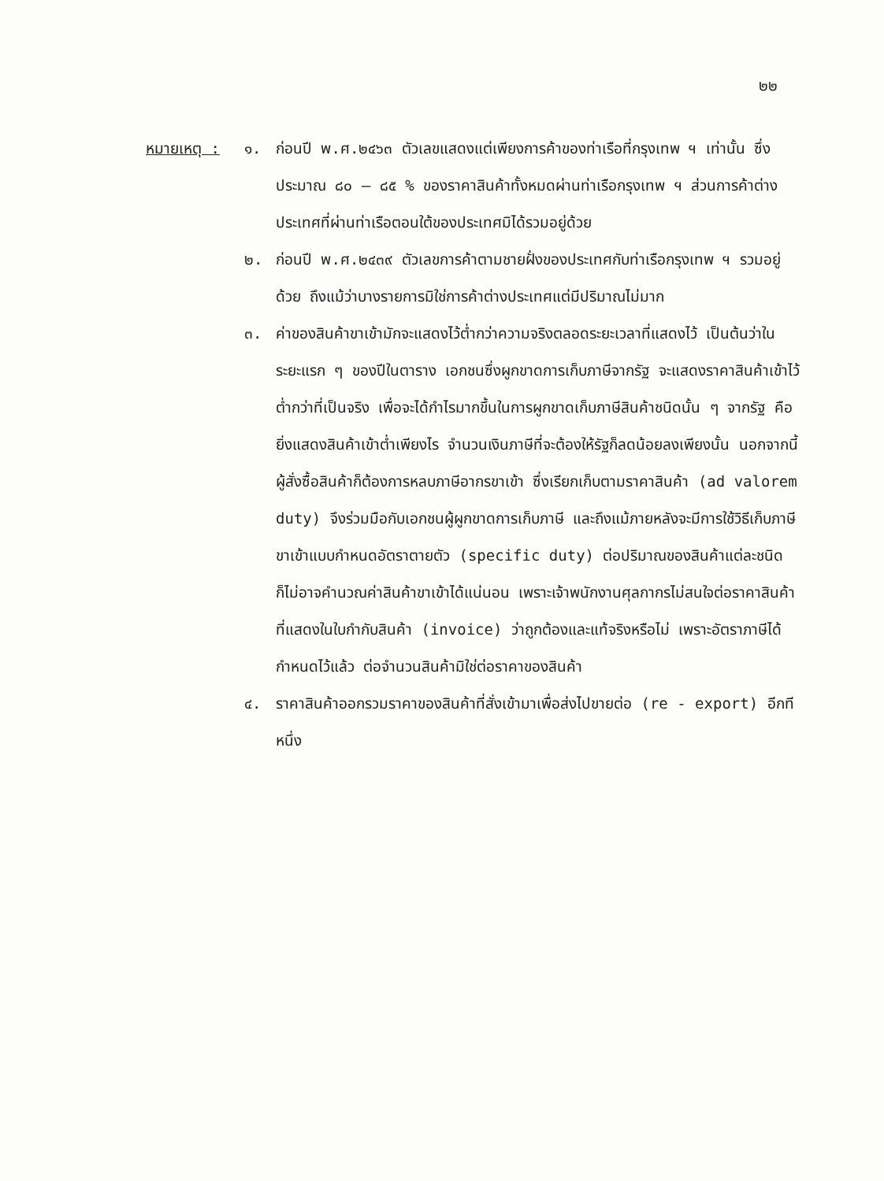๒๒
หมายเหตุ : ๑. ก่อนปี พ.ศ.๒๔๖๓ ตัวเลขแสดงแต่เพียงการค้าของท่าเรือที่กรุงเทพ ฯ เท่านั้น ซึ่งประมาณ ๘๐ – ๘๕ % ของราคาสินค้าทั้งหมดผ่านท่าเรือกรุงเทพ ฯ ส่วนการค้าต่างประเทศที่ผ่านท่าเรือตอนใต้ของประเทศมิได้รวมอยู่ด้วย
๒. ก่อนปี พ.ศ.๒๔๓๙ ตัวเลขการค้าตามชายฝั่งของประเทศกับท่าเรือกรุงเทพ ฯ รวมอยู่ด้วย ถึงแม้ว่าบางรายการมิใช่การค้าต่างประเทศแต่มีปริมาณไม่มาก
๓. ค่าของสินค้าขาเข้ามักจะแสดงไว้ต่ำกว่าความจริงตลอดระยะเวลาที่แสดงไว้ เป็นต้นว่าในระยะแรก ๆ ของปีในตาราง เอกชนซึ่งผูกขาดการเก็บภาษีจากรัฐ จะแสดงราคาสินค้าเข้าไว้ต่ำกว่าที่เป็นจริง เพื่อจะได้กำไรมากขึ้นในการผูกขาดเก็บภาษีสินค้าชนิดนั้น ๆ จากรัฐ คือยิ่งแสดงสินค้าเข้าต่ำเพียงไร จำนวนเงินภาษีที่จะต้องให้รัฐก็ลดน้อยลงเพียงนั้น นอกจากนี้ ผู้สั่งซื้อสินค้าก็ต้องการหลบภาษีอากรขาเข้า ซึ่งเรียกเก็บตามราคาสินค้า (ad valorem duty) จึงร่วมมือกับเอกชนผู้ผูกขาดการเก็บภาษี และถึงแม้ภายหลังจะมีการใช้วิธีเก็บภาษีขาเข้าแบบกำหนดอัตราตายตัว (specific duty) ต่อปริมาณของสินค้าแต่ละชนิด ก็ไม่อาจคำนวณค่าสินค้าขาเข้าได้แน่นอน เพราะเจ้าพนักงานศุลกากรไม่สนใจต่อราคาสินค้าที่แสดงในใบกำกับสินค้า (invoice) ว่าถูกต้องและแท้จริงหรือไม่ เพราะอัตราภาษีได้กำหนดไว้แล้ว ต่อจำนวนสินค้ามิใช่ต่อราคาของสินค้า
๔. ราคาสินค้าออกรวมราคาของสินค้าที่สั่งเข้ามาเพื่อส่งไปขายต่อ (re - export) อีกทีหนึ่ง